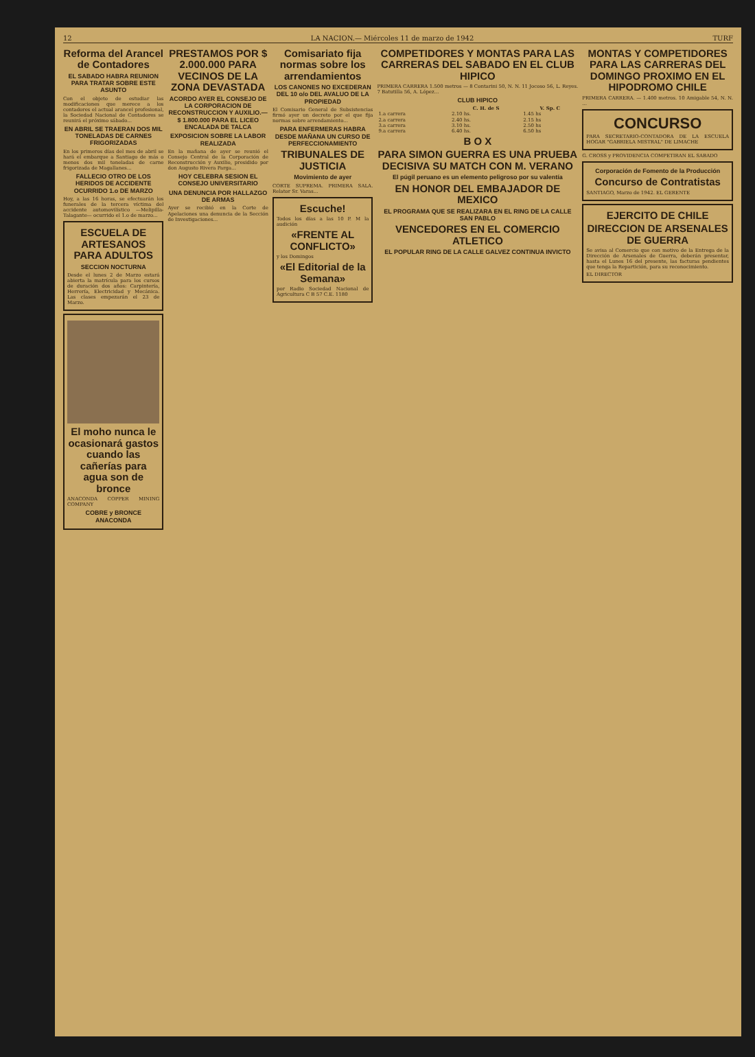12 LA NACION.— Miércoles 11 de marzo de 1942 TURF
Reforma del Arancel de Contadores
EL SABADO HABRA REUNION PARA TRATAR SOBRE ESTE ASUNTO
Con el objeto de estudiar las modificaciones que merece a los contadores el actual arancel profesional, la Sociedad Nacional de Contadores se reunirá el próximo sábado...
EN ABRIL SE TRAERAN DOS MIL TONELADAS DE CARNES FRIGORIZADAS
En los primeros días del mes de abril se hará el embarque a Santiago de más o menos dos mil toneladas de carne frigorizada de Magallanes...
FALLECIO OTRO DE LOS HERIDOS DE ACCIDENTE OCURRIDO 1.o DE MARZO
Hoy, a las 16 horas, se efectuarán los funerales de la tercera víctima del accidente automovilístico —Melipilla-Talagante— ocurrido el 1.o de marzo...
ESCUELA DE ARTESANOS PARA ADULTOS
SECCION NOCTURNA
Desde el lunes 2 de Marzo estará abierta la matrícula para los cursos de duración dos años: Carpintería, Herrería, Electricidad y Mecánica. Las clases empezarán el 23 de Marzo.
El moho nunca le ocasionará gastos cuando las cañerías para agua son de bronce
ANACONDA COPPER MINING COMPANY
COBRE y BRONCE ANACONDA
PRESTAMOS POR $ 2.000.000 PARA VECINOS DE LA ZONA DEVASTADA
ACORDO AYER EL CONSEJO DE LA CORPORACION DE RECONSTRUCCION Y AUXILIO.—$ 1.800.000 PARA EL LICEO ENCALADA DE TALCA
EXPOSICION SOBRE LA LABOR REALIZADA
En la mañana de ayer se reunió el Consejo Central de la Corporación de Reconstrucción y Auxilio, presidido por don Augusto Rivera Parga...
HOY CELEBRA SESION EL CONSEJO UNIVERSITARIO
UNA DENUNCIA POR HALLAZGO DE ARMAS
Ayer se recibió en la Corte de Apelaciones una denuncia de la Sección de Investigaciones...
Comisariato fija normas sobre los arrendamientos
LOS CANONES NO EXCEDERAN DEL 10 o/o DEL AVALUO DE LA PROPIEDAD
El Comisario General de Subsistencias firmó ayer un decreto por el que fija normas sobre arrendamiento...
PARA ENFERMERAS HABRA DESDE MAÑANA UN CURSO DE PERFECCIONAMIENTO
TRIBUNALES DE JUSTICIA
Movimiento de ayer
CORTE SUPREMA. PRIMERA SALA. Relator Sr. Varas...
Escuche!
Todos los días a las 10 P. M la audición
«FRENTE AL CONFLICTO»
y los Domingos
«El Editorial de la Semana»
por Radio Sociedad Nacional de Agricultura C B 57 C.E. 1180
COMPETIDORES Y MONTAS PARA LAS CARRERAS DEL SABADO EN EL CLUB HIPICO
PRIMERA CARRERA 1.500 metros — 8 Contarini 50, N. N. 11 Jocoso 56, L. Reyes. 7 Batutilla 56, A. López...
CLUB HIPICO
| | C. H. de S | V. Sp. C |
| --- | --- | --- |
| 1.a carrera | 2.10 hs. | 1.45 hs |
| 2.a carrera | 2.40 hs. | 2.15 hs |
| 3.a carrera | 3.10 hs. | 2.50 hs |
| 9.a carrera | 6.40 hs. | 6.50 hs |
B O X
PARA SIMON GUERRA ES UNA PRUEBA DECISIVA SU MATCH CON M. VERANO
El púgil peruano es un elemento peligroso por su valentía
EN HONOR DEL EMBAJADOR DE MEXICO
EL PROGRAMA QUE SE REALIZARA EN EL RING DE LA CALLE SAN PABLO
VENCEDORES EN EL COMERCIO ATLETICO
EL POPULAR RING DE LA CALLE GALVEZ CONTINUA INVICTO
MONTAS Y COMPETIDORES PARA LAS CARRERAS DEL DOMINGO PROXIMO EN EL HIPODROMO CHILE
PRIMERA CARRERA. — 1.400 metros. 10 Amigable 54, N. N. ...
CONCURSO
PARA SECRETARIO-CONTADORA DE LA ESCUELA HOGAR "GABRIELA MISTRAL" DE LIMACHE
G. CROSS y PROVIDENCIA COMPETIRAN EL SABADO
Corporación de Fomento de la Producción
Concurso de Contratistas
SANTIAGO, Marzo de 1942. EL GERENTE
EJERCITO DE CHILE
DIRECCION DE ARSENALES DE GUERRA
Se avisa al Comercio que con motivo de la Entrega de la Dirección de Arsenales de Guerra, deberán presentar, hasta el Lunes 16 del presente, las facturas pendientes que tenga la Repartición, para su reconocimiento.
EL DIRECTOR